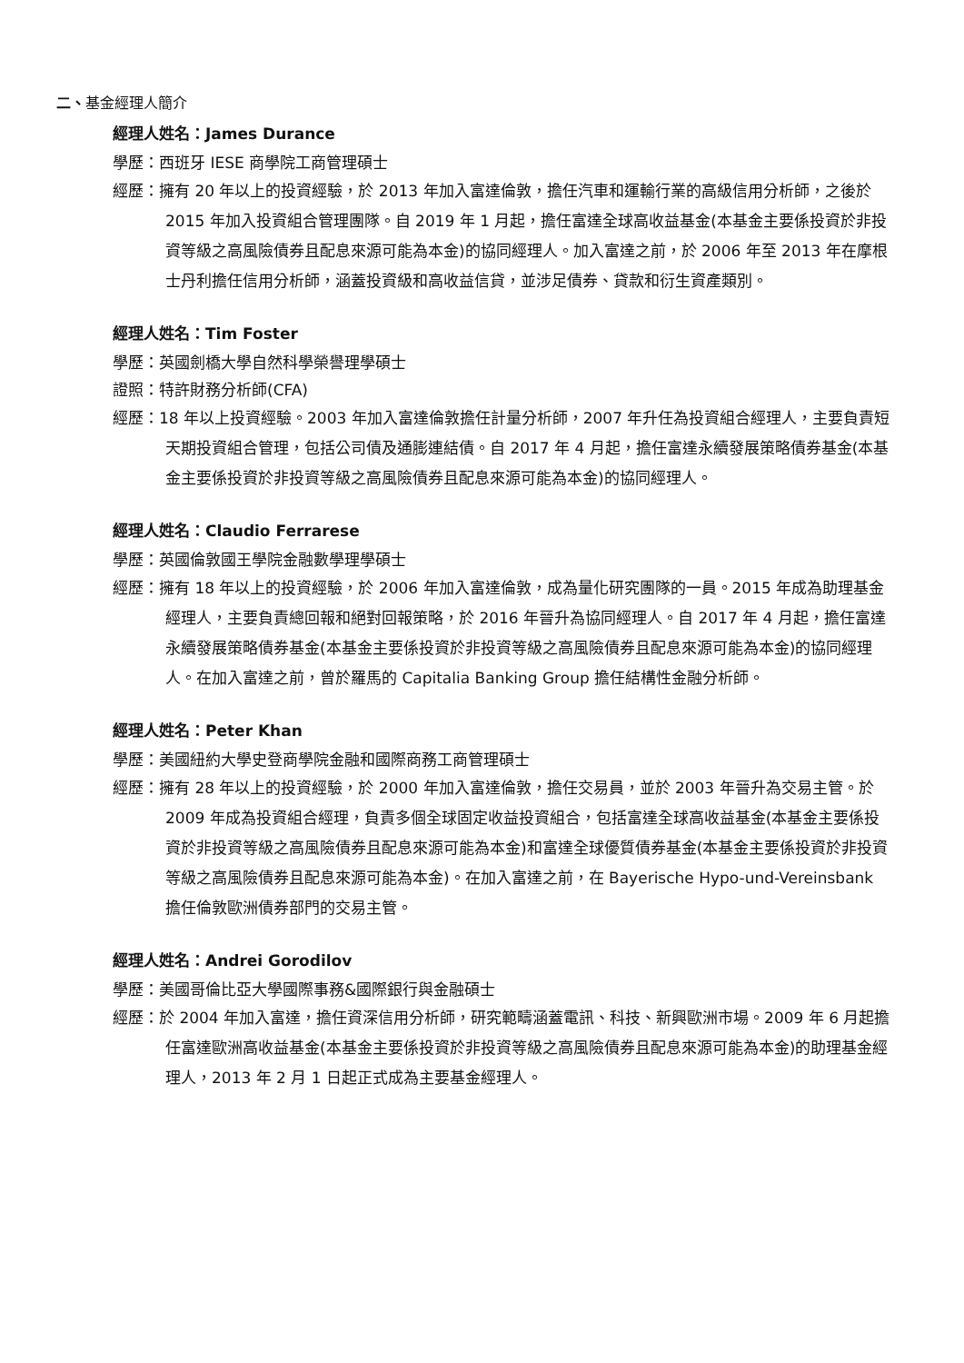二、基金經理人簡介
經理人姓名：James Durance
學歷：西班牙 IESE 商學院工商管理碩士
經歷：擁有 20 年以上的投資經驗，於 2013 年加入富達倫敦，擔任汽車和運輸行業的高級信用分析師，之後於 2015 年加入投資組合管理團隊。自 2019 年 1 月起，擔任富達全球高收益基金(本基金主要係投資於非投資等級之高風險債券且配息來源可能為本金)的協同經理人。加入富達之前，於 2006 年至 2013 年在摩根士丹利擔任信用分析師，涵蓋投資級和高收益信貸，並涉足債券、貸款和衍生資產類別。
經理人姓名：Tim Foster
學歷：英國劍橋大學自然科學榮譽理學碩士
證照：特許財務分析師(CFA)
經歷：18 年以上投資經驗。2003 年加入富達倫敦擔任計量分析師，2007 年升任為投資組合經理人，主要負責短天期投資組合管理，包括公司債及通膨連結債。自 2017 年 4 月起，擔任富達永續發展策略債券基金(本基金主要係投資於非投資等級之高風險債券且配息來源可能為本金)的協同經理人。
經理人姓名：Claudio Ferrarese
學歷：英國倫敦國王學院金融數學理學碩士
經歷：擁有 18 年以上的投資經驗，於 2006 年加入富達倫敦，成為量化研究團隊的一員。2015 年成為助理基金經理人，主要負責總回報和絕對回報策略，於 2016 年晉升為協同經理人。自 2017 年 4 月起，擔任富達永續發展策略債券基金(本基金主要係投資於非投資等級之高風險債券且配息來源可能為本金)的協同經理人。在加入富達之前，曾於羅馬的 Capitalia Banking Group 擔任結構性金融分析師。
經理人姓名：Peter Khan
學歷：美國紐約大學史登商學院金融和國際商務工商管理碩士
經歷：擁有 28 年以上的投資經驗，於 2000 年加入富達倫敦，擔任交易員，並於 2003 年晉升為交易主管。於 2009 年成為投資組合經理，負責多個全球固定收益投資組合，包括富達全球高收益基金(本基金主要係投資於非投資等級之高風險債券且配息來源可能為本金)和富達全球優質債券基金(本基金主要係投資於非投資等級之高風險債券且配息來源可能為本金)。在加入富達之前，在 Bayerische Hypo-und-Vereinsbank 擔任倫敦歐洲債券部門的交易主管。
經理人姓名：Andrei Gorodilov
學歷：美國哥倫比亞大學國際事務&國際銀行與金融碩士
經歷：於 2004 年加入富達，擔任資深信用分析師，研究範疇涵蓋電訊、科技、新興歐洲市場。2009 年 6 月起擔任富達歐洲高收益基金(本基金主要係投資於非投資等級之高風險債券且配息來源可能為本金)的助理基金經理人，2013 年 2 月 1 日起正式成為主要基金經理人。